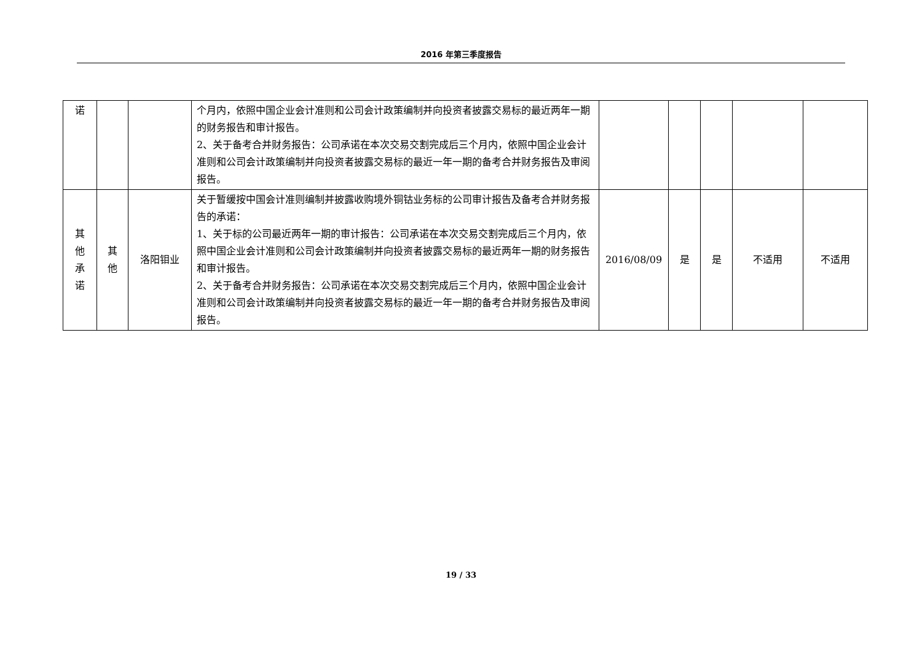2016 年第三季度报告
| 诺 | | | 个月内，依照中国企业会计准则和公司会计政策编制并向投资者披露交易标的最近两年一期的财务报告和审计报告。 2、关于备考合并财务报告：公司承诺在本次交易交割完成后三个月内，依照中国企业会计准则和公司会计政策编制并向投资者披露交易标的最近一年一期的备考合并财务报告及审阅报告。 | | | | | |
| 其 他 承 诺 | 其 他 | 洛阳钼业 | 关于暂缓按中国会计准则编制并披露收购境外铜钴业务标的公司审计报告及备考合并财务报告的承诺： 1、关于标的公司最近两年一期的审计报告：公司承诺在本次交易交割完成后三个月内，依照中国企业会计准则和公司会计政策编制并向投资者披露交易标的最近两年一期的财务报告和审计报告。 2、关于备考合并财务报告：公司承诺在本次交易交割完成后三个月内，依照中国企业会计准则和公司会计政策编制并向投资者披露交易标的最近一年一期的备考合并财务报告及审阅报告。 | 2016/08/09 | 是 | 是 | 不适用 | 不适用 |
19 / 33